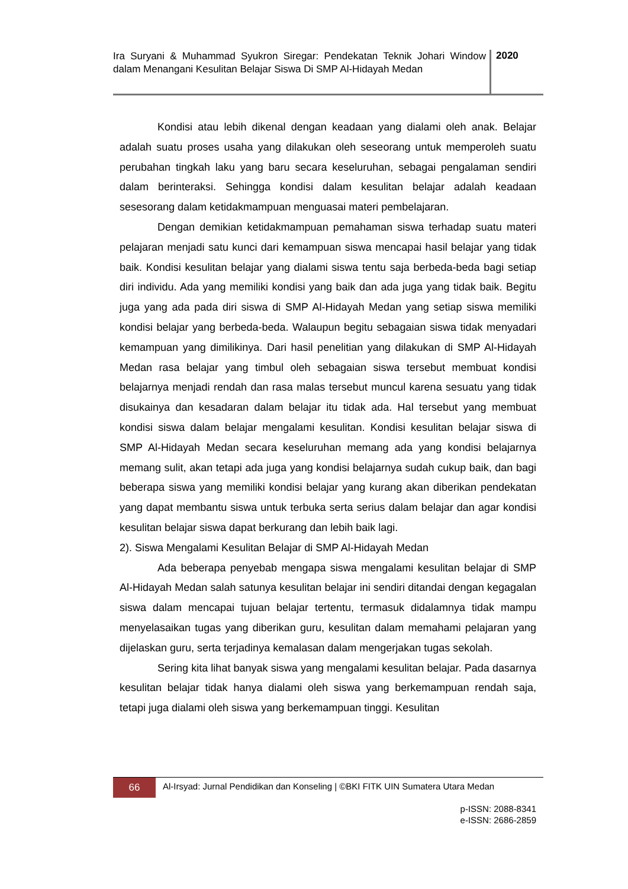Ira Suryani & Muhammad Syukron Siregar: Pendekatan Teknik Johari Window dalam Menangani Kesulitan Belajar Siswa Di SMP Al-Hidayah Medan
2020
Kondisi atau lebih dikenal dengan keadaan yang dialami oleh anak. Belajar adalah suatu proses usaha yang dilakukan oleh seseorang untuk memperoleh suatu perubahan tingkah laku yang baru secara keseluruhan, sebagai pengalaman sendiri dalam berinteraksi. Sehingga kondisi dalam kesulitan belajar adalah keadaan sesesorang dalam ketidakmampuan menguasai materi pembelajaran.
Dengan demikian ketidakmampuan pemahaman siswa terhadap suatu materi pelajaran menjadi satu kunci dari kemampuan siswa mencapai hasil belajar yang tidak baik. Kondisi kesulitan belajar yang dialami siswa tentu saja berbeda-beda bagi setiap diri individu. Ada yang memiliki kondisi yang baik dan ada juga yang tidak baik. Begitu juga yang ada pada diri siswa di SMP Al-Hidayah Medan yang setiap siswa memiliki kondisi belajar yang berbeda-beda. Walaupun begitu sebagaian siswa tidak menyadari kemampuan yang dimilikinya. Dari hasil penelitian yang dilakukan di SMP Al-Hidayah Medan rasa belajar yang timbul oleh sebagaian siswa tersebut membuat kondisi belajarnya menjadi rendah dan rasa malas tersebut muncul karena sesuatu yang tidak disukainya dan kesadaran dalam belajar itu tidak ada. Hal tersebut yang membuat kondisi siswa dalam belajar mengalami kesulitan. Kondisi kesulitan belajar siswa di SMP Al-Hidayah Medan secara keseluruhan memang ada yang kondisi belajarnya memang sulit, akan tetapi ada juga yang kondisi belajarnya sudah cukup baik, dan bagi beberapa siswa yang memiliki kondisi belajar yang kurang akan diberikan pendekatan yang dapat membantu siswa untuk terbuka serta serius dalam belajar dan agar kondisi kesulitan belajar siswa dapat berkurang dan lebih baik lagi.
2). Siswa Mengalami Kesulitan Belajar di SMP Al-Hidayah Medan
Ada beberapa penyebab mengapa siswa mengalami kesulitan belajar di SMP Al-Hidayah Medan salah satunya kesulitan belajar ini sendiri ditandai dengan kegagalan siswa dalam mencapai tujuan belajar tertentu, termasuk didalamnya tidak mampu menyelasaikan tugas yang diberikan guru, kesulitan dalam memahami pelajaran yang dijelaskan guru, serta terjadinya kemalasan dalam mengerjakan tugas sekolah.
Sering kita lihat banyak siswa yang mengalami kesulitan belajar. Pada dasarnya kesulitan belajar tidak hanya dialami oleh siswa yang berkemampuan rendah saja, tetapi juga dialami oleh siswa yang berkemampuan tinggi. Kesulitan
66
Al-Irsyad: Jurnal Pendidikan dan Konseling | ©BKI FITK UIN Sumatera Utara Medan
p-ISSN: 2088-8341
e-ISSN: 2686-2859